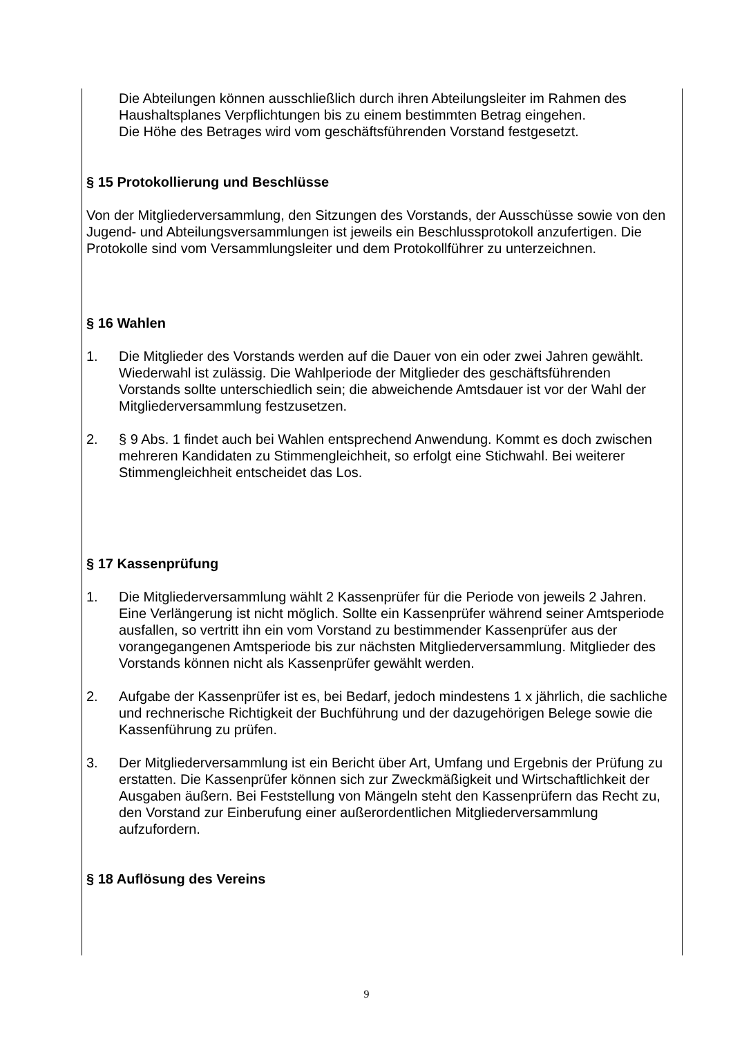Die Abteilungen können ausschließlich durch ihren Abteilungsleiter im Rahmen des Haushaltsplanes Verpflichtungen bis zu einem bestimmten Betrag eingehen.
Die Höhe des Betrages wird vom geschäftsführenden Vorstand festgesetzt.
§ 15 Protokollierung und Beschlüsse
Von der Mitgliederversammlung, den Sitzungen des Vorstands, der Ausschüsse sowie von den Jugend- und Abteilungsversammlungen ist jeweils ein Beschlussprotokoll anzufertigen. Die Protokolle sind vom Versammlungsleiter und dem Protokollführer zu unterzeichnen.
§ 16 Wahlen
1. Die Mitglieder des Vorstands werden auf die Dauer von ein oder zwei Jahren gewählt. Wiederwahl ist zulässig. Die Wahlperiode der Mitglieder des geschäftsführenden Vorstands sollte unterschiedlich sein; die abweichende Amtsdauer ist vor der Wahl der Mitgliederversammlung festzusetzen.
2. § 9 Abs. 1 findet auch bei Wahlen entsprechend Anwendung. Kommt es doch zwischen mehreren Kandidaten zu Stimmengleichheit, so erfolgt eine Stichwahl. Bei weiterer Stimmengleichheit entscheidet das Los.
§ 17 Kassenprüfung
1. Die Mitgliederversammlung wählt 2 Kassenprüfer für die Periode von jeweils 2 Jahren. Eine Verlängerung ist nicht möglich. Sollte ein Kassenprüfer während seiner Amtsperiode ausfallen, so vertritt ihn ein vom Vorstand zu bestimmender Kassenprüfer aus der vorangegangenen Amtsperiode bis zur nächsten Mitgliederversammlung. Mitglieder des Vorstands können nicht als Kassenprüfer gewählt werden.
2. Aufgabe der Kassenprüfer ist es, bei Bedarf, jedoch mindestens 1 x jährlich, die sachliche und rechnerische Richtigkeit der Buchführung und der dazugehörigen Belege sowie die Kassenführung zu prüfen.
3. Der Mitgliederversammlung ist ein Bericht über Art, Umfang und Ergebnis der Prüfung zu erstatten. Die Kassenprüfer können sich zur Zweckmäßigkeit und Wirtschaftlichkeit der Ausgaben äußern. Bei Feststellung von Mängeln steht den Kassenprüfern das Recht zu, den Vorstand zur Einberufung einer außerordentlichen Mitgliederversammlung aufzufordern.
§ 18 Auflösung des Vereins
9